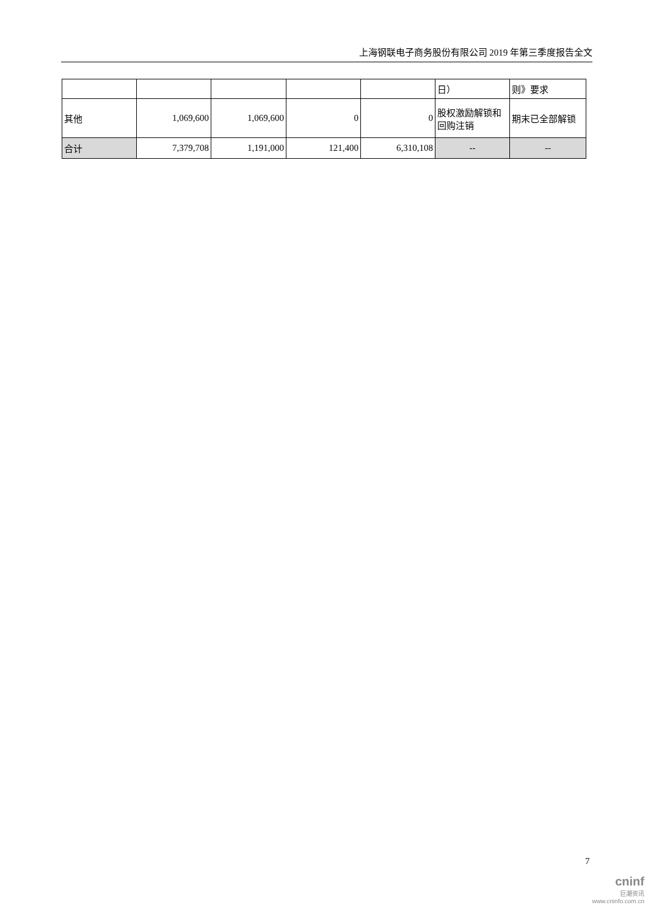上海钢联电子商务股份有限公司 2019 年第三季度报告全文
| | | | | | 日） | 则》要求 |
| 其他 | 1,069,600 | 1,069,600 | 0 | 0 | 股权激励解锁和回购注销 | 期末已全部解锁 |
| 合计 | 7,379,708 | 1,191,000 | 121,400 | 6,310,108 | -- | -- |
7
cninf
巨潮资讯
www.cninfo.com.cn